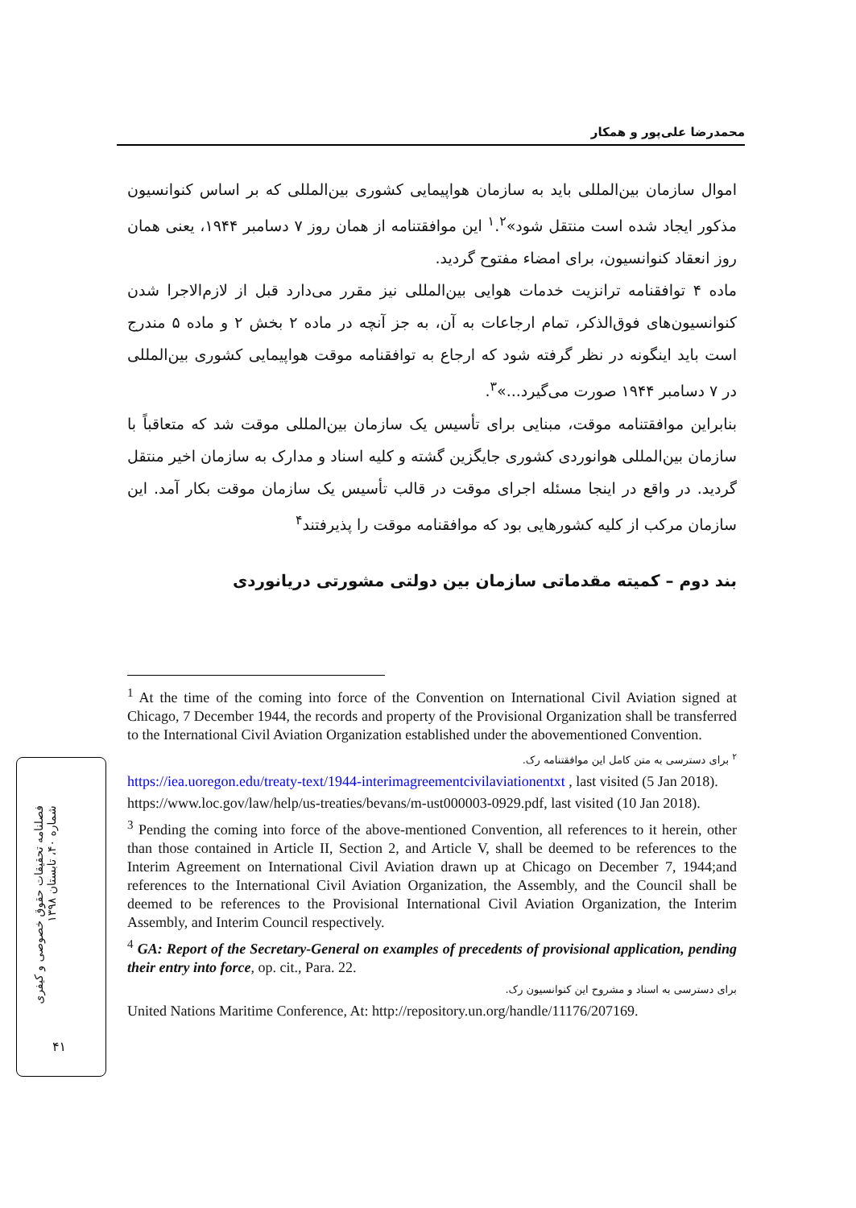محمدرضا علی‌پور و همکار
اموال سازمان بین‌المللی باید به سازمان هواپیمایی کشوری بین‌المللی که بر اساس کنوانسیون مذکور ایجاد شده است منتقل شود»<sup>۱</sup>.<sup>۲</sup> این موافقتنامه از همان روز ۷ دسامبر ۱۹۴۴، یعنی همان روز انعقاد کنوانسیون، برای امضاء مفتوح گردید.
ماده ۴ توافقنامه ترانزیت خدمات هوایی بین‌المللی نیز مقرر می‌دارد قبل از لازم‌الاجرا شدن کنوانسیون‌های فوق‌الذکر، تمام ارجاعات به آن، به جز آنچه در ماده ۲ بخش ۲ و ماده ۵ مندرج است باید اینگونه در نظر گرفته شود که ارجاع به توافقنامه موقت هواپیمایی کشوری بین‌المللی در ۷ دسامبر ۱۹۴۴ صورت می‌گیرد...»<sup>۳</sup>.
بنابراین موافقتنامه موقت، مبنایی برای تأسیس یک سازمان بین‌المللی موقت شد که متعاقباً با سازمان بین‌المللی هوانوردی کشوری جایگزین گشته و کلیه اسناد و مدارک به سازمان اخیر منتقل گردید. در واقع در اینجا مسئله اجرای موقت در قالب تأسیس یک سازمان موقت بکار آمد. این سازمان مرکب از کلیه کشورهایی بود که موافقنامه موقت را پذیرفتند<sup>۴</sup>
بند دوم – کمیته مقدماتی سازمان بین دولتی مشورتی دریانوردی
<sup>1</sup> At the time of the coming into force of the Convention on International Civil Aviation signed at Chicago, 7 December 1944, the records and property of the Provisional Organization shall be transferred to the International Civil Aviation Organization established under the abovementioned Convention.
<sup>۲</sup> برای دسترسی به متن کامل این موافقتنامه رک.
https://iea.uoregon.edu/treaty-text/1944-interimagreementcivilaviationentxt , last visited (5 Jan 2018).
https://www.loc.gov/law/help/us-treaties/bevans/m-ust000003-0929.pdf, last visited (10 Jan 2018).
<sup>3</sup> Pending the coming into force of the above-mentioned Convention, all references to it herein, other than those contained in Article II, Section 2, and Article V, shall be deemed to be references to the Interim Agreement on International Civil Aviation drawn up at Chicago on December 7, 1944;and references to the International Civil Aviation Organization, the Assembly, and the Council shall be deemed to be references to the Provisional International Civil Aviation Organization, the Interim Assembly, and Interim Council respectively.
<sup>4</sup> GA: Report of the Secretary-General on examples of precedents of provisional application, pending their entry into force, op. cit., Para. 22.
برای دسترسی به اسناد و مشروح این کنوانسیون رک.
United Nations Maritime Conference, At: http://repository.un.org/handle/11176/207169.
فصلنامه تحقیقات حقوق خصوصی و کیفری
شماره ۴۰، تابستان ۱۳۹۸
۴۱